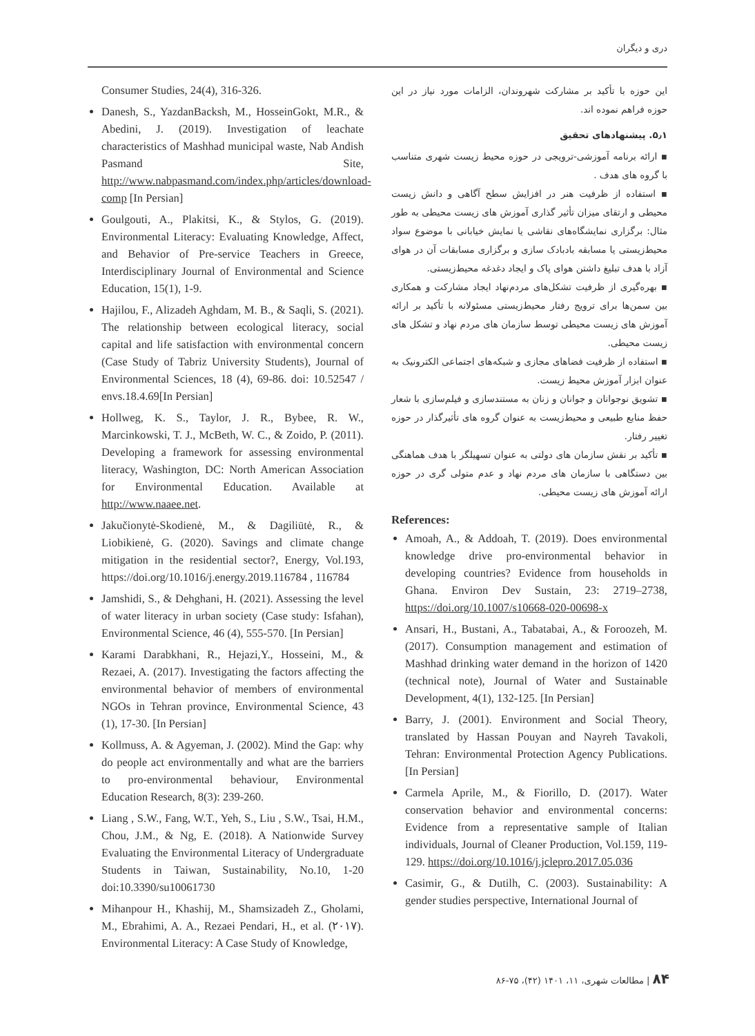دری و دیگران
این حوزه با تأکید بر مشارکت شهروندان، الزامات مورد نیاز در این حوزه فراهم نموده اند.
۵٫۱. پیشنهادهای تحقیق
▪ ارائه برنامه آموزشی-ترویجی در حوزه محیط زیست شهری متناسب با گروه های هدف .
▪ استفاده از ظرفیت هنر در افزایش سطح آگاهی و دانش زیست محیطی و ارتقای میزان تأثیر گذاری آموزش های زیست محیطی به طور مثال: برگزاری نمایشگاه‌های نقاشی یا نمایش خیابانی با موضوع سواد محیط‌زیستی یا مسابقه بادبادک سازی و برگزاری مسابقات آن در هوای آزاد با هدف تبلیغ داشتن هوای پاک و ایجاد دغدغه محیط‌زیستی.
▪ بهره‌گیری از ظرفیت تشکل‌های مردم‌نهاد ایجاد مشارکت و همکاری بین سمن‌ها برای ترویج رفتار محیط‌زیستی مسئولانه با تأکید بر ارائه آموزش های زیست محیطی توسط سازمان های مردم نهاد و تشکل های زیست محیطی.
▪ استفاده از ظرفیت فضاهای مجازی و شبکه‌های اجتماعی الکترونیک به عنوان ابزار آموزش محیط زیست.
▪ تشویق نوجوانان و جوانان و زنان به مستندسازی و فیلم‌سازی با شعار حفظ منابع طبیعی و محیط‌زیست به عنوان گروه های تأثیرگذار در حوزه تغییر رفتار.
▪ تأکید بر نقش سازمان های دولتی به عنوان تسهیلگر با هدف هماهنگی بین دستگاهی با سازمان های مردم نهاد و عدم متولی گری در حوزه ارائه آموزش های زیست محیطی.
References:
Amoah, A., & Addoah, T. (2019). Does environmental knowledge drive pro-environmental behavior in developing countries? Evidence from households in Ghana. Environ Dev Sustain, 23: 2719–2738, https://doi.org/10.1007/s10668-020-00698-x
Ansari, H., Bustani, A., Tabatabai, A., & Foroozeh, M. (2017). Consumption management and estimation of Mashhad drinking water demand in the horizon of 1420 (technical note), Journal of Water and Sustainable Development, 4(1), 132-125. [In Persian]
Barry, J. (2001). Environment and Social Theory, translated by Hassan Pouyan and Nayreh Tavakoli, Tehran: Environmental Protection Agency Publications. [In Persian]
Carmela Aprile, M., & Fiorillo, D. (2017). Water conservation behavior and environmental concerns: Evidence from a representative sample of Italian individuals, Journal of Cleaner Production, Vol.159, 119-129. https://doi.org/10.1016/j.jclepro.2017.05.036
Casimir, G., & Dutilh, C. (2003). Sustainability: A gender studies perspective, International Journal of
Consumer Studies, 24(4), 316-326.
Danesh, S., YazdanBacksh, M., HosseinGokt, M.R., & Abedini, J. (2019). Investigation of leachate characteristics of Mashhad municipal waste, Nab Andish Pasmand Site, http://www.nabpasmand.com/index.php/articles/download-comp [In Persian]
Goulgouti, A., Plakitsi, K., & Stylos, G. (2019). Environmental Literacy: Evaluating Knowledge, Affect, and Behavior of Pre-service Teachers in Greece, Interdisciplinary Journal of Environmental and Science Education, 15(1), 1-9.
Hajilou, F., Alizadeh Aghdam, M. B., & Saqli, S. (2021). The relationship between ecological literacy, social capital and life satisfaction with environmental concern (Case Study of Tabriz University Students), Journal of Environmental Sciences, 18 (4), 69-86. doi: 10.52547 / envs.18.4.69[In Persian]
Hollweg, K. S., Taylor, J. R., Bybee, R. W., Marcinkowski, T. J., McBeth, W. C., & Zoido, P. (2011). Developing a framework for assessing environmental literacy, Washington, DC: North American Association for Environmental Education. Available at http://www.naaee.net.
Jakučionytė-Skodienė, M., & Dagiliūtė, R., & Liobikienė, G. (2020). Savings and climate change mitigation in the residential sector?, Energy, Vol.193, https://doi.org/10.1016/j.energy.2019.116784 , 116784
Jamshidi, S., & Dehghani, H. (2021). Assessing the level of water literacy in urban society (Case study: Isfahan), Environmental Science, 46 (4), 555-570. [In Persian]
Karami Darabkhani, R., Hejazi,Y., Hosseini, M., & Rezaei, A. (2017). Investigating the factors affecting the environmental behavior of members of environmental NGOs in Tehran province, Environmental Science, 43 (1), 17-30. [In Persian]
Kollmuss, A. & Agyeman, J. (2002). Mind the Gap: why do people act environmentally and what are the barriers to pro-environmental behaviour, Environmental Education Research, 8(3): 239-260.
Liang , S.W., Fang, W.T., Yeh, S., Liu , S.W., Tsai, H.M., Chou, J.M., & Ng, E. (2018). A Nationwide Survey Evaluating the Environmental Literacy of Undergraduate Students in Taiwan, Sustainability, No.10, 1-20 doi:10.3390/su10061730
Mihanpour H., Khashij, M., Shamsizadeh Z., Gholami, M., Ebrahimi, A. A., Rezaei Pendari, H., et al. (۲۰۱۷). Environmental Literacy: A Case Study of Knowledge,
۸۴ | مطالعات شهری، ۱۱، ۱۴۰۱ (۴۲)، ۷۵-۸۶